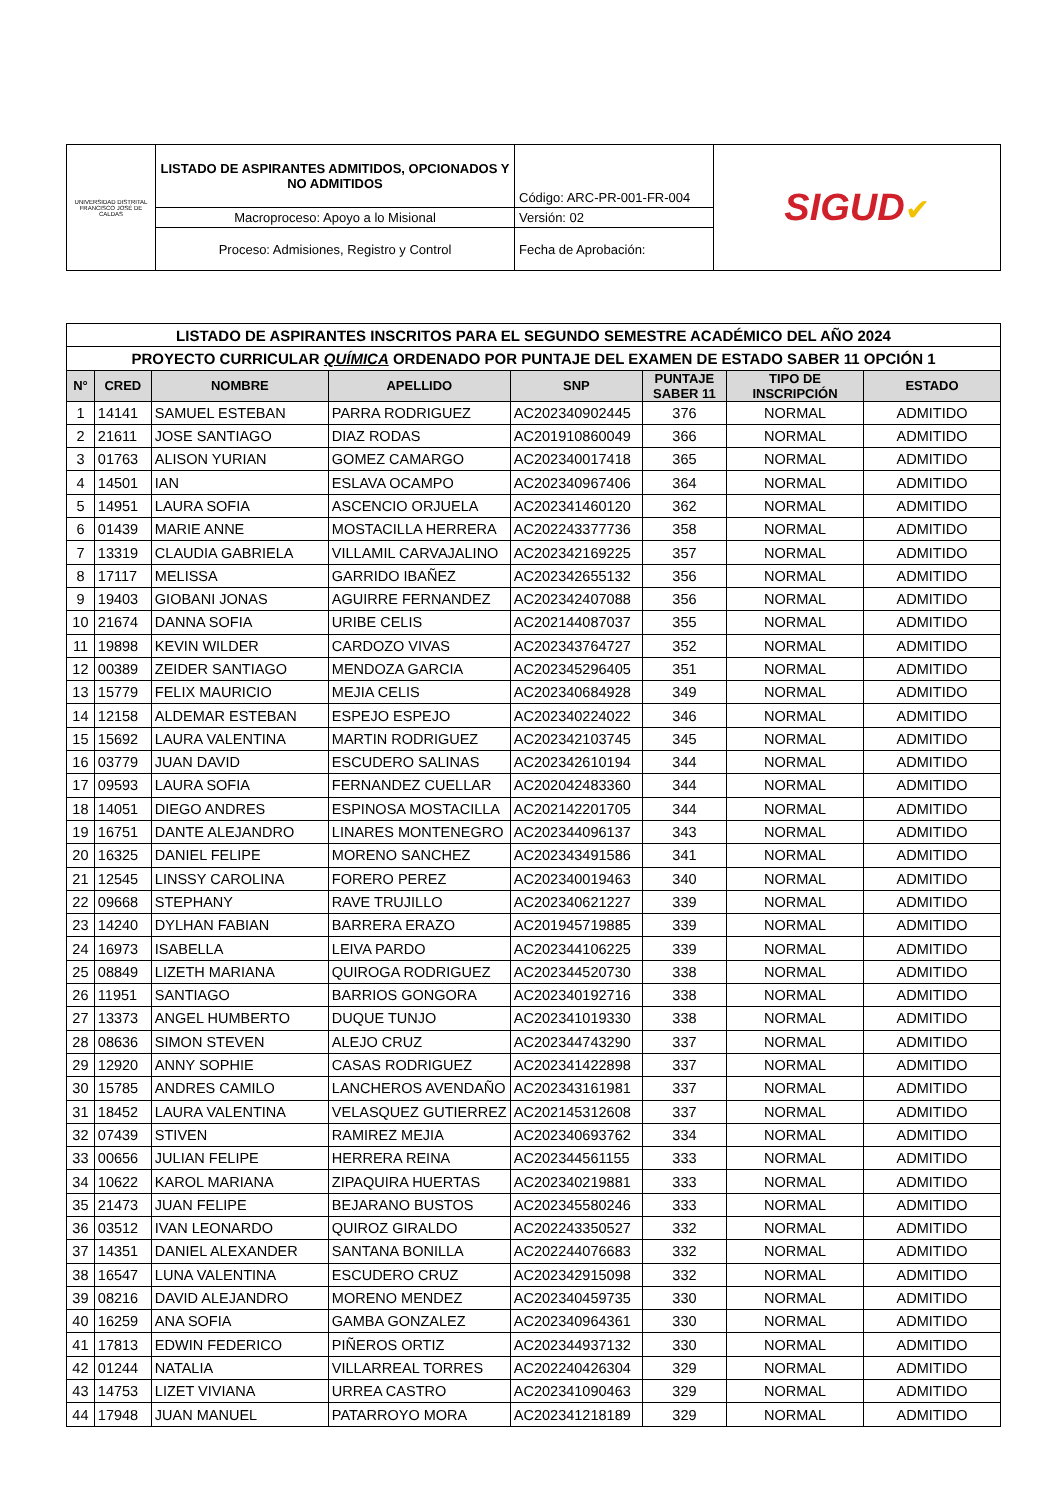| UNIVERSIDAD DISTRITAL FRANCISCO JOSÉ DE CALDAS | LISTADO DE ASPIRANTES ADMITIDOS, OPCIONADOS Y NO ADMITIDOS | Código: ARC-PR-001-FR-004 | SIGUD ✔ |
| | Macroproceso: Apoyo a lo Misional | Versión: 02 | |
| | Proceso: Admisiones, Registro y Control | Fecha de Aprobación: | |
| LISTADO DE ASPIRANTES INSCRITOS PARA EL SEGUNDO SEMESTRE ACADÉMICO DEL AÑO 2024 | | | | | | | |
| PROYECTO CURRICULAR QUÍMICA ORDENADO POR PUNTAJE DEL EXAMEN DE ESTADO SABER 11 OPCIÓN 1 | | | | | | | |
| N° | CRED | NOMBRE | APELLIDO | SNP | PUNTAJE SABER 11 | TIPO DE INSCRIPCIÓN | ESTADO |
| 1 | 14141 | SAMUEL ESTEBAN | PARRA RODRIGUEZ | AC202340902445 | 376 | NORMAL | ADMITIDO |
| 2 | 21611 | JOSE SANTIAGO | DIAZ RODAS | AC201910860049 | 366 | NORMAL | ADMITIDO |
| 3 | 01763 | ALISON YURIAN | GOMEZ CAMARGO | AC202340017418 | 365 | NORMAL | ADMITIDO |
| 4 | 14501 | IAN | ESLAVA OCAMPO | AC202340967406 | 364 | NORMAL | ADMITIDO |
| 5 | 14951 | LAURA SOFIA | ASCENCIO ORJUELA | AC202341460120 | 362 | NORMAL | ADMITIDO |
| 6 | 01439 | MARIE ANNE | MOSTACILLA HERRERA | AC202243377736 | 358 | NORMAL | ADMITIDO |
| 7 | 13319 | CLAUDIA GABRIELA | VILLAMIL CARVAJALINO | AC202342169225 | 357 | NORMAL | ADMITIDO |
| 8 | 17117 | MELISSA | GARRIDO IBAÑEZ | AC202342655132 | 356 | NORMAL | ADMITIDO |
| 9 | 19403 | GIOBANI JONAS | AGUIRRE FERNANDEZ | AC202342407088 | 356 | NORMAL | ADMITIDO |
| 10 | 21674 | DANNA SOFIA | URIBE CELIS | AC202144087037 | 355 | NORMAL | ADMITIDO |
| 11 | 19898 | KEVIN WILDER | CARDOZO VIVAS | AC202343764727 | 352 | NORMAL | ADMITIDO |
| 12 | 00389 | ZEIDER SANTIAGO | MENDOZA GARCIA | AC202345296405 | 351 | NORMAL | ADMITIDO |
| 13 | 15779 | FELIX MAURICIO | MEJIA CELIS | AC202340684928 | 349 | NORMAL | ADMITIDO |
| 14 | 12158 | ALDEMAR ESTEBAN | ESPEJO ESPEJO | AC202340224022 | 346 | NORMAL | ADMITIDO |
| 15 | 15692 | LAURA VALENTINA | MARTIN RODRIGUEZ | AC202342103745 | 345 | NORMAL | ADMITIDO |
| 16 | 03779 | JUAN DAVID | ESCUDERO SALINAS | AC202342610194 | 344 | NORMAL | ADMITIDO |
| 17 | 09593 | LAURA SOFIA | FERNANDEZ CUELLAR | AC202042483360 | 344 | NORMAL | ADMITIDO |
| 18 | 14051 | DIEGO ANDRES | ESPINOSA MOSTACILLA | AC202142201705 | 344 | NORMAL | ADMITIDO |
| 19 | 16751 | DANTE ALEJANDRO | LINARES MONTENEGRO | AC202344096137 | 343 | NORMAL | ADMITIDO |
| 20 | 16325 | DANIEL FELIPE | MORENO SANCHEZ | AC202343491586 | 341 | NORMAL | ADMITIDO |
| 21 | 12545 | LINSSY CAROLINA | FORERO PEREZ | AC202340019463 | 340 | NORMAL | ADMITIDO |
| 22 | 09668 | STEPHANY | RAVE TRUJILLO | AC202340621227 | 339 | NORMAL | ADMITIDO |
| 23 | 14240 | DYLHAN FABIAN | BARRERA ERAZO | AC201945719885 | 339 | NORMAL | ADMITIDO |
| 24 | 16973 | ISABELLA | LEIVA PARDO | AC202344106225 | 339 | NORMAL | ADMITIDO |
| 25 | 08849 | LIZETH MARIANA | QUIROGA RODRIGUEZ | AC202344520730 | 338 | NORMAL | ADMITIDO |
| 26 | 11951 | SANTIAGO | BARRIOS GONGORA | AC202340192716 | 338 | NORMAL | ADMITIDO |
| 27 | 13373 | ANGEL HUMBERTO | DUQUE TUNJO | AC202341019330 | 338 | NORMAL | ADMITIDO |
| 28 | 08636 | SIMON STEVEN | ALEJO CRUZ | AC202344743290 | 337 | NORMAL | ADMITIDO |
| 29 | 12920 | ANNY SOPHIE | CASAS RODRIGUEZ | AC202341422898 | 337 | NORMAL | ADMITIDO |
| 30 | 15785 | ANDRES CAMILO | LANCHEROS AVENDAÑO | AC202343161981 | 337 | NORMAL | ADMITIDO |
| 31 | 18452 | LAURA VALENTINA | VELASQUEZ GUTIERREZ | AC202145312608 | 337 | NORMAL | ADMITIDO |
| 32 | 07439 | STIVEN | RAMIREZ MEJIA | AC202340693762 | 334 | NORMAL | ADMITIDO |
| 33 | 00656 | JULIAN FELIPE | HERRERA REINA | AC202344561155 | 333 | NORMAL | ADMITIDO |
| 34 | 10622 | KAROL MARIANA | ZIPAQUIRA HUERTAS | AC202340219881 | 333 | NORMAL | ADMITIDO |
| 35 | 21473 | JUAN FELIPE | BEJARANO BUSTOS | AC202345580246 | 333 | NORMAL | ADMITIDO |
| 36 | 03512 | IVAN LEONARDO | QUIROZ GIRALDO | AC202243350527 | 332 | NORMAL | ADMITIDO |
| 37 | 14351 | DANIEL ALEXANDER | SANTANA BONILLA | AC202244076683 | 332 | NORMAL | ADMITIDO |
| 38 | 16547 | LUNA VALENTINA | ESCUDERO CRUZ | AC202342915098 | 332 | NORMAL | ADMITIDO |
| 39 | 08216 | DAVID ALEJANDRO | MORENO MENDEZ | AC202340459735 | 330 | NORMAL | ADMITIDO |
| 40 | 16259 | ANA SOFIA | GAMBA GONZALEZ | AC202340964361 | 330 | NORMAL | ADMITIDO |
| 41 | 17813 | EDWIN FEDERICO | PIÑEROS ORTIZ | AC202344937132 | 330 | NORMAL | ADMITIDO |
| 42 | 01244 | NATALIA | VILLARREAL TORRES | AC202240426304 | 329 | NORMAL | ADMITIDO |
| 43 | 14753 | LIZET VIVIANA | URREA CASTRO | AC202341090463 | 329 | NORMAL | ADMITIDO |
| 44 | 17948 | JUAN MANUEL | PATARROYO MORA | AC202341218189 | 329 | NORMAL | ADMITIDO |